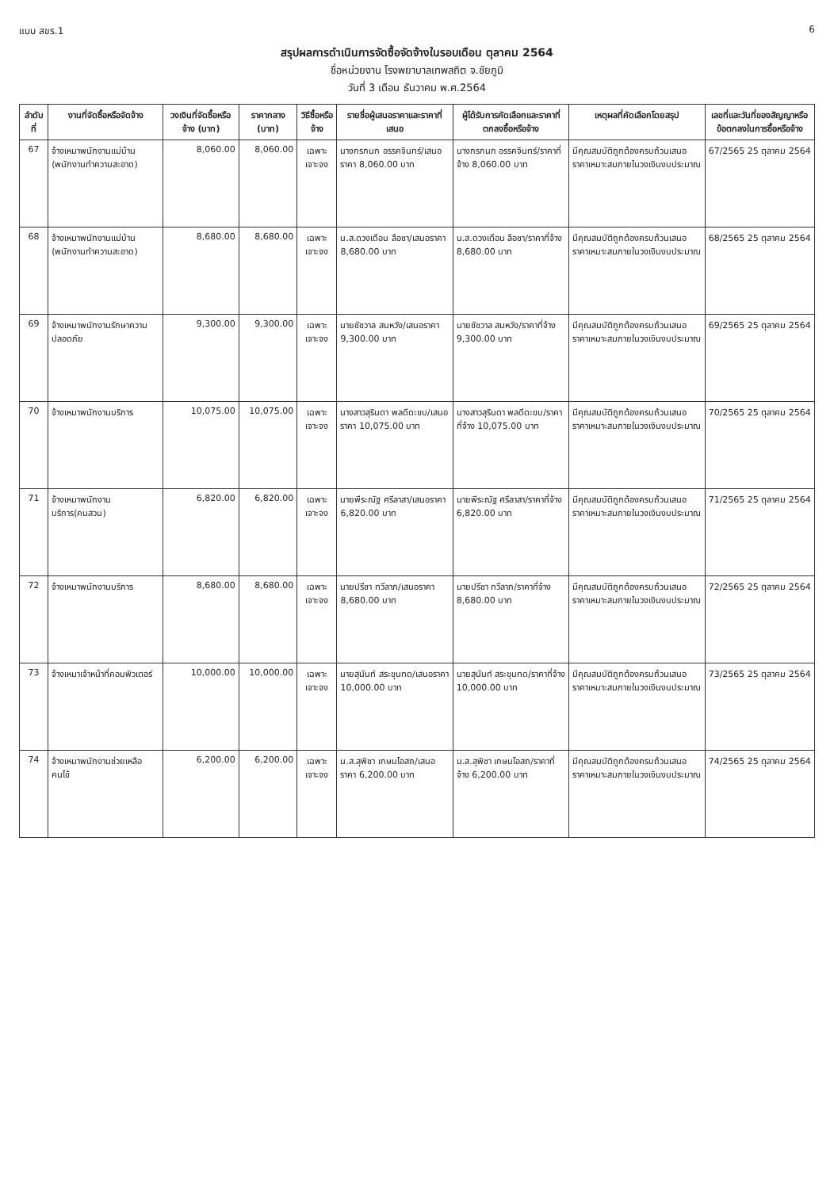แบบ สขร.1 6
สรุปผลการดำเนินการจัดซื้อจัดจ้างในรอบเดือน ตุลาคม 2564
ชื่อหน่วยงาน โรงพยาบาลเทพสถิต จ.ชัยภูมิ
วันที่ 3 เดือน ธันวาคม พ.ศ.2564
| ลำดับที่ | งานที่จัดซื้อหรือจัดจ้าง | วงเงินที่จัดซื้อหรือจ้าง (บาท) | ราคากลาง (บาท) | วิธีซื้อหรือจ้าง | รายชื่อผู้เสนอราคาและราคาที่เสนอ | ผู้ได้รับการคัดเลือกและราคาที่ตกลงซื้อหรือจ้าง | เหตุผลที่คัดเลือกโดยสรุป | เลขที่และวันที่ของสัญญาหรือข้อตกลงในการซื้อหรือจ้าง |
| --- | --- | --- | --- | --- | --- | --- | --- | --- |
| 67 | จ้างเหมาพนักงานแม่บ้าน (พนักงานทำความสะอาด) | 8,060.00 | 8,060.00 | เฉพาะเจาะจง | นางกรกนก อรรคจินทร์/เสนอราคา 8,060.00 บาท | นางกรกนก อรรคจินทร์/ราคาที่จ้าง 8,060.00 บาท | มีคุณสมบัติถูกต้องครบถ้วนเสนอราคาเหมาะสมภายในวงเงินงบประมาณ | 67/2565 25 ตุลาคม 2564 |
| 68 | จ้างเหมาพนักงานแม่บ้าน (พนักงานทำความสะอาด) | 8,680.00 | 8,680.00 | เฉพาะเจาะจง | น.ส.ดวงเดือน ลือชา/เสนอราคา 8,680.00 บาท | น.ส.ดวงเดือน ลือชา/ราคาที่จ้าง 8,680.00 บาท | มีคุณสมบัติถูกต้องครบถ้วนเสนอราคาเหมาะสมภายในวงเงินงบประมาณ | 68/2565 25 ตุลาคม 2564 |
| 69 | จ้างเหมาพนักงานรักษาความปลอดภัย | 9,300.00 | 9,300.00 | เฉพาะเจาะจง | นายชัชวาล สมหวัง/เสนอราคา 9,300.00 บาท | นายชัชวาล สมหวัง/ราคาที่จ้าง 9,300.00 บาท | มีคุณสมบัติถูกต้องครบถ้วนเสนอราคาเหมาะสมภายในวงเงินงบประมาณ | 69/2565 25 ตุลาคม 2564 |
| 70 | จ้างเหมาพนักงานบริการ | 10,075.00 | 10,075.00 | เฉพาะเจาะจง | นางสาวสุรินดา พลดีดะขบ/เสนอราคา 10,075.00 บาท | นางสาวสุรินดา พลดีดะขบ/ราคาที่จ้าง 10,075.00 บาท | มีคุณสมบัติถูกต้องครบถ้วนเสนอราคาเหมาะสมภายในวงเงินงบประมาณ | 70/2565 25 ตุลาคม 2564 |
| 71 | จ้างเหมาพนักงานบริการ(คนสวน) | 6,820.00 | 6,820.00 | เฉพาะเจาะจง | นายพีระณัฐ ศรีลาสา/เสนอราคา 6,820.00 บาท | นายพีระณัฐ ศรีลาสา/ราคาที่จ้าง 6,820.00 บาท | มีคุณสมบัติถูกต้องครบถ้วนเสนอราคาเหมาะสมภายในวงเงินงบประมาณ | 71/2565 25 ตุลาคม 2564 |
| 72 | จ้างเหมาพนักงานบริการ | 8,680.00 | 8,680.00 | เฉพาะเจาะจง | นายปรีชา ทวีลาภ/เสนอราคา 8,680.00 บาท | นายปรีชา ทวีลาภ/ราคาที่จ้าง 8,680.00 บาท | มีคุณสมบัติถูกต้องครบถ้วนเสนอราคาเหมาะสมภายในวงเงินงบประมาณ | 72/2565 25 ตุลาคม 2564 |
| 73 | จ้างเหมาเจ้าหน้าที่คอมพิวเตอร์ | 10,000.00 | 10,000.00 | เฉพาะเจาะจง | นายสุนันท์ สระขุนทด/เสนอราคา 10,000.00 บาท | นายสุนันท์ สระขุนทด/ราคาที่จ้าง 10,000.00 บาท | มีคุณสมบัติถูกต้องครบถ้วนเสนอราคาเหมาะสมภายในวงเงินงบประมาณ | 73/2565 25 ตุลาคม 2564 |
| 74 | จ้างเหมาพนักงานช่วยเหลือคนไข้ | 6,200.00 | 6,200.00 | เฉพาะเจาะจง | น.ส.สุพิชา เกษมโอสถ/เสนอราคา 6,200.00 บาท | น.ส.สุพิชา เกษมโอสถ/ราคาที่จ้าง 6,200.00 บาท | มีคุณสมบัติถูกต้องครบถ้วนเสนอราคาเหมาะสมภายในวงเงินงบประมาณ | 74/2565 25 ตุลาคม 2564 |